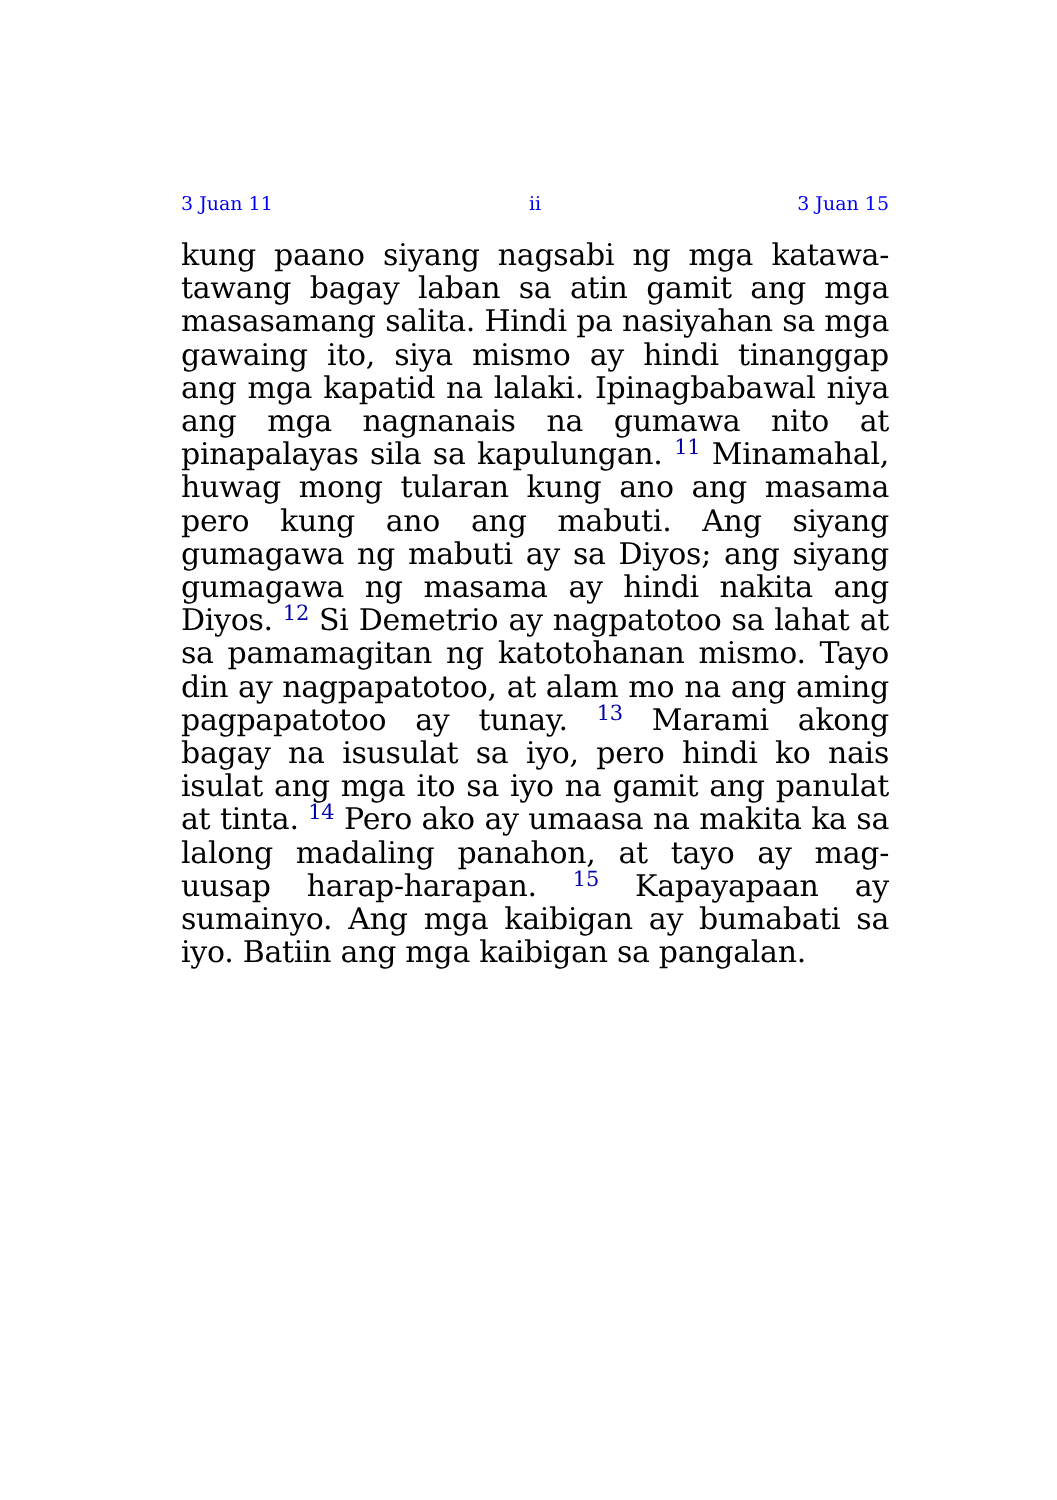3 Juan 11 ii 3 Juan 15
kung paano siyang nagsabi ng mga katawa-tawang bagay laban sa atin gamit ang mga masasamang salita. Hindi pa nasiyahan sa mga gawaing ito, siya mismo ay hindi tinanggap ang mga kapatid na lalaki. Ipinagbabawal niya ang mga nagnanais na gumawa nito at pinapalayas sila sa kapulungan. <sup>11</sup> Minamahal, huwag mong tularan kung ano ang masama pero kung ano ang mabuti. Ang siyang gumagawa ng mabuti ay sa Diyos; ang siyang gumagawa ng masama ay hindi nakita ang Diyos. <sup>12</sup> Si Demetrio ay nagpatotoo sa lahat at sa pamamagitan ng katotohanan mismo. Tayo din ay nagpapatotoo, at alam mo na ang aming pagpapatotoo ay tunay. <sup>13</sup> Marami akong bagay na isusulat sa iyo, pero hindi ko nais isulat ang mga ito sa iyo na gamit ang panulat at tinta. <sup>14</sup> Pero ako ay umaasa na makita ka sa lalong madaling panahon, at tayo ay mag-uusap harap-harapan. <sup>15</sup> Kapayapaan ay sumainyo. Ang mga kaibigan ay bumabati sa iyo. Batiin ang mga kaibigan sa pangalan.